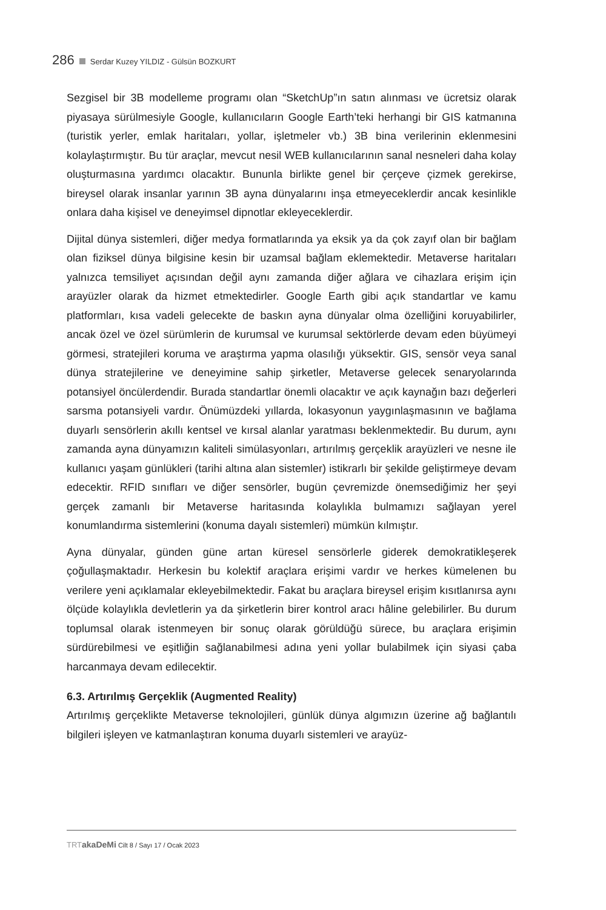286 Serdar Kuzey YILDIZ - Gülsün BOZKURT
Sezgisel bir 3B modelleme programı olan “SketchUp”ın satın alınması ve ücretsiz olarak piyasaya sürülmesiyle Google, kullanıcıların Google Earth’teki herhangi bir GIS katmanına (turistik yerler, emlak haritaları, yollar, işletmeler vb.) 3B bina verilerinin eklenmesini kolaylaştırmıştır. Bu tür araçlar, mevcut nesil WEB kullanıcılarının sanal nesneleri daha kolay oluşturmasına yardımcı olacaktır. Bununla birlikte genel bir çerçeve çizmek gerekirse, bireysel olarak insanlar yarının 3B ayna dünyalarını inşa etmeyeceklerdir ancak kesinlikle onlara daha kişisel ve deneyimsel dipnotlar ekleyeceklerdir.
Dijital dünya sistemleri, diğer medya formatlarında ya eksik ya da çok zayıf olan bir bağlam olan fiziksel dünya bilgisine kesin bir uzamsal bağlam eklemektedir. Metaverse haritaları yalnızca temsiliyet açısından değil aynı zamanda diğer ağlara ve cihazlara erişim için arayüzler olarak da hizmet etmektedirler. Google Earth gibi açık standartlar ve kamu platformları, kısa vadeli gelecekte de baskın ayna dünyalar olma özelliğini koruyabilirler, ancak özel ve özel sürümlerin de kurumsal ve kurumsal sektörlerde devam eden büyümeyi görmesi, stratejileri koruma ve araştırma yapma olasılığı yüksektir. GIS, sensör veya sanal dünya stratejilerine ve deneyimine sahip şirketler, Metaverse gelecek senaryolarında potansiyel öncülerdendir. Burada standartlar önemli olacaktır ve açık kaynağın bazı değerleri sarsma potansiyeli vardır. Önümüzdeki yıllarda, lokasyonun yaygınlaşmasının ve bağlama duyarlı sensörlerin akıllı kentsel ve kırsal alanlar yaratması beklenmektedir. Bu durum, aynı zamanda ayna dünyamızın kaliteli simülasyonları, artırılmış gerçeklik arayüzleri ve nesne ile kullanıcı yaşam günlükleri (tarihi altına alan sistemler) istikrarlı bir şekilde geliştirmeye devam edecektir. RFID sınıfları ve diğer sensörler, bugün çevremizde önemsediğimiz her şeyi gerçek zamanlı bir Metaverse haritasında kolaylıkla bulmamızı sağlayan yerel konumlandırma sistemlerini (konuma dayalı sistemleri) mümkün kılmıştır.
Ayna dünyalar, günden güne artan küresel sensörlerle giderek demokratikleşerek çoğullaşmaktadır. Herkesin bu kolektif araçlara erişimi vardır ve herkes kümelenen bu verilere yeni açıklamalar ekleyebilmektedir. Fakat bu araçlara bireysel erişim kısıtlanırsa aynı ölçüde kolaylıkla devletlerin ya da şirketlerin birer kontrol aracı hâline gelebilirler. Bu durum toplumsal olarak istenmeyen bir sonuç olarak görüldüğü sürece, bu araçlara erişimin sürdürebilmesi ve eşitliğin sağlanabilmesi adına yeni yollar bulabilmek için siyasi çaba harcanmaya devam edilecektir.
6.3. Artırılmış Gerçeklik (Augmented Reality)
Artırılmış gerçeklikte Metaverse teknolojileri, günlük dünya algımızın üzerine ağ bağlantılı bilgileri işleyen ve katmanlaştıran konuma duyarlı sistemleri ve arayüz-
TRT akaDeMi Cilt 8 / Sayı 17 / Ocak 2023